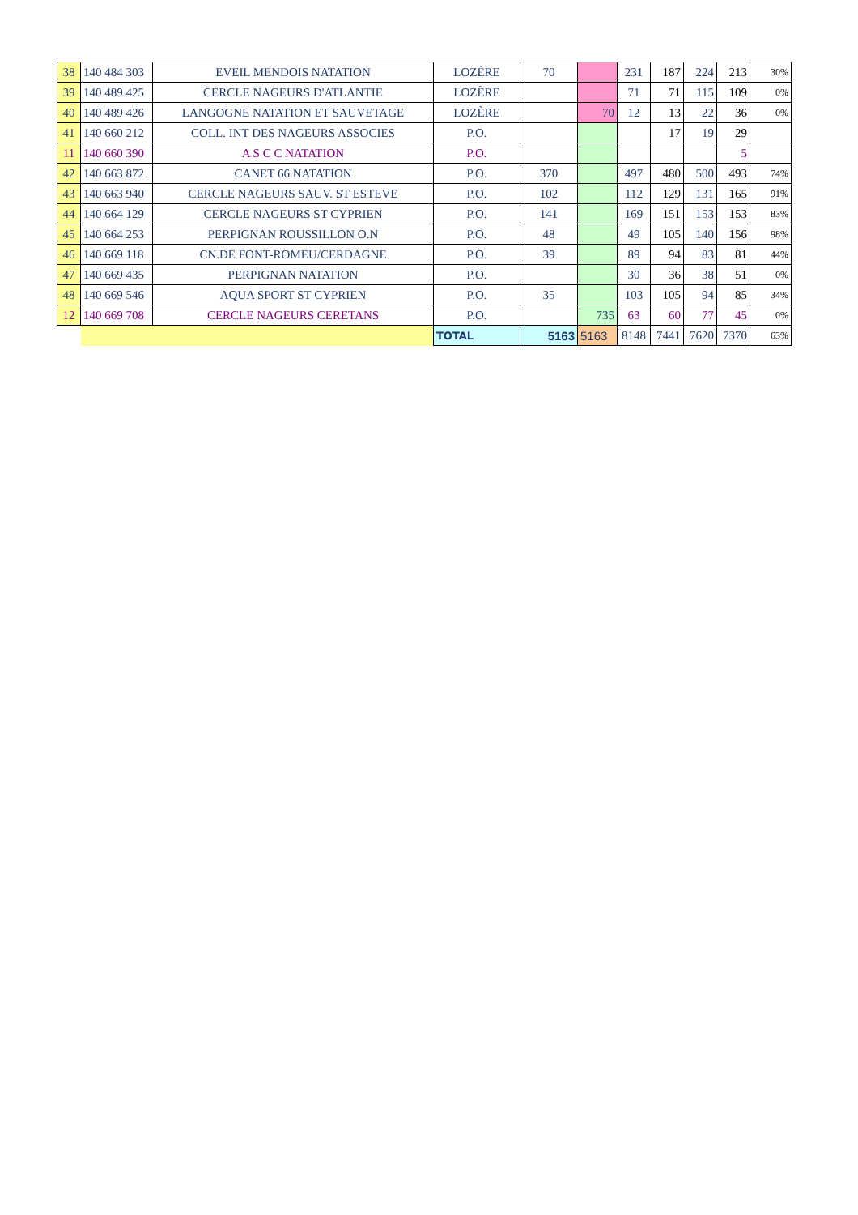| 38 | 140 484 303 | EVEIL MENDOIS NATATION | LOZÈRE | 70 | | 231 | 187 | 224 | 213 | 30% |
| 39 | 140 489 425 | CERCLE NAGEURS D'ATLANTIE | LOZÈRE | | | 71 | 71 | 115 | 109 | 0% |
| 40 | 140 489 426 | LANGOGNE NATATION ET SAUVETAGE | LOZÈRE | | 70 | 12 | 13 | 22 | 36 | 0% |
| 41 | 140 660 212 | COLL. INT DES NAGEURS ASSOCIES | P.O. | | | | 17 | 19 | 29 | |
| 11 | 140 660 390 | A S C C NATATION | P.O. | | | | | | 5 | |
| 42 | 140 663 872 | CANET 66 NATATION | P.O. | 370 | | 497 | 480 | 500 | 493 | 74% |
| 43 | 140 663 940 | CERCLE NAGEURS SAUV. ST ESTEVE | P.O. | 102 | | 112 | 129 | 131 | 165 | 91% |
| 44 | 140 664 129 | CERCLE NAGEURS ST CYPRIEN | P.O. | 141 | | 169 | 151 | 153 | 153 | 83% |
| 45 | 140 664 253 | PERPIGNAN ROUSSILLON O.N | P.O. | 48 | | 49 | 105 | 140 | 156 | 98% |
| 46 | 140 669 118 | CN.DE FONT-ROMEU/CERDAGNE | P.O. | 39 | | 89 | 94 | 83 | 81 | 44% |
| 47 | 140 669 435 | PERPIGNAN NATATION | P.O. | | | 30 | 36 | 38 | 51 | 0% |
| 48 | 140 669 546 | AQUA SPORT ST CYPRIEN | P.O. | 35 | | 103 | 105 | 94 | 85 | 34% |
| 12 | 140 669 708 | CERCLE NAGEURS CERETANS | P.O. | | 735 | 63 | 60 | 77 | 45 | 0% |
| | | | TOTAL | 5163 | 5163 | 8148 | 7441 | 7620 | 7370 | 63% |